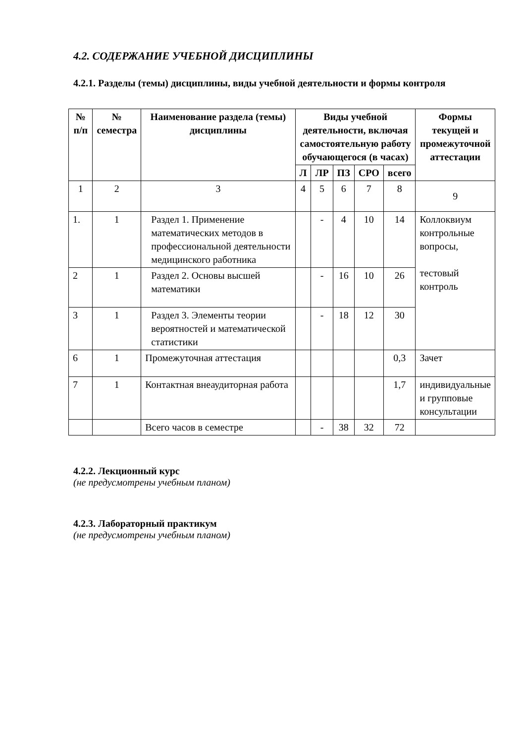4.2. СОДЕРЖАНИЕ УЧЕБНОЙ ДИСЦИПЛИНЫ
4.2.1. Разделы (темы) дисциплины, виды учебной деятельности и формы контроля
| № п/п | № семестра | Наименование раздела (темы) дисциплины | Виды учебной деятельности, включая самостоятельную работу обучающегося (в часах) | | | | | Формы текущей и промежуточной аттестации |
| --- | --- | --- | --- | --- | --- | --- | --- | --- |
| | | | Л | ЛР | ПЗ | СРО | всего | |
| 1 | 2 | 3 | 4 | 5 | 6 | 7 | 8 | 9 |
| 1. | 1 | Раздел 1. Применение математических методов в профессиональной деятельности медицинского работника | | - | 4 | 10 | 14 | Коллоквиум контрольные вопросы, тестовый контроль |
| 2 | 1 | Раздел 2. Основы высшей математики | | - | 16 | 10 | 26 | |
| 3 | 1 | Раздел 3. Элементы теории вероятностей и математической статистики | | - | 18 | 12 | 30 | |
| 6 | 1 | Промежуточная аттестация | | | | | 0,3 | Зачет |
| 7 | 1 | Контактная внеаудиторная работа | | | | | 1,7 | индивидуальные и групповые консультации |
| | | Всего часов в семестре | | - | 38 | 32 | 72 | |
4.2.2. Лекционный курс
(не предусмотрены учебным планом)
4.2.3. Лабораторный практикум
(не предусмотрены учебным планом)